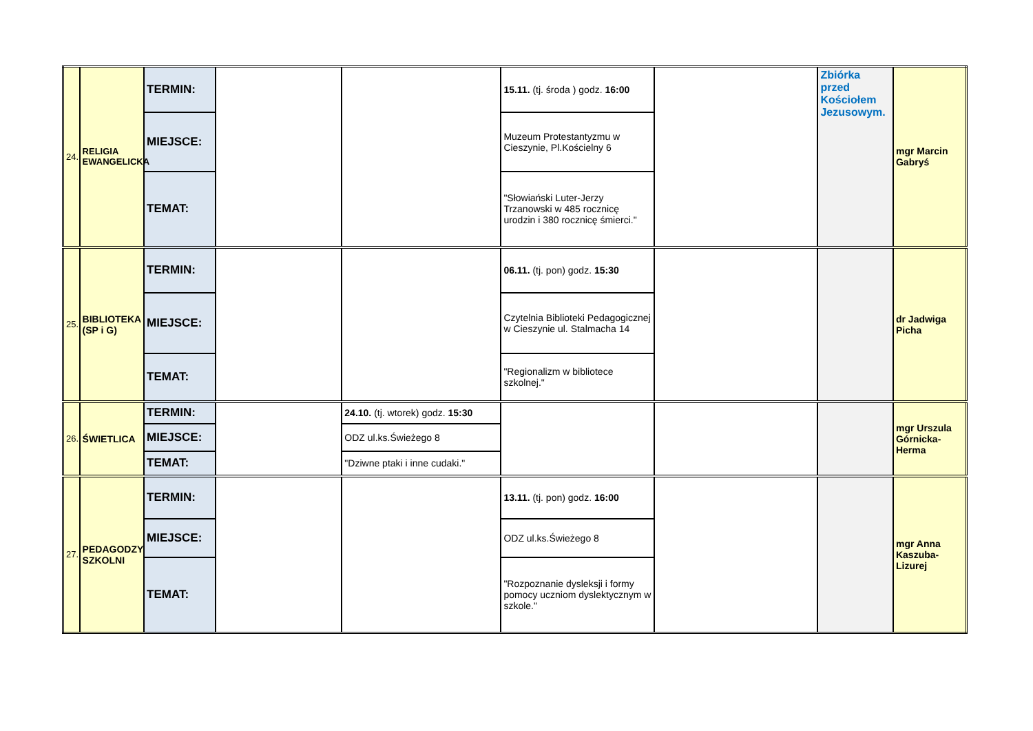| 24. | RELIGIA EWANGELICKA | TERMIN: | | | 15.11. (tj. środa ) godz. 16:00 | | Zbiórka przed Kościołem Jezusowym. | mgr Marcin Gabryś |
| | | MIEJSCE: | | | Muzeum Protestantyzmu w Cieszynie, Pl.Kościelny 6 | | | |
| | | TEMAT: | | | "Słowiański Luter-Jerzy Trzanowski w 485 rocznicę urodzin i 380 rocznicę śmierci." | | | |
| 25. | BIBLIOTEKA (SP i G) | TERMIN: | | | 06.11. (tj. pon) godz. 15:30 | | | dr Jadwiga Picha |
| | | MIEJSCE: | | | Czytelnia Biblioteki Pedagogicznej w Cieszynie ul. Stalmacha 14 | | | |
| | | TEMAT: | | | "Regionalizm w bibliotece szkolnej." | | | |
| 26. | ŚWIETLICA | TERMIN: | | 24.10. (tj. wtorek) godz. 15:30 | | | | mgr Urszula Górnicka-Herma |
| | | MIEJSCE: | | ODZ ul.ks.Świeżego 8 | | | | |
| | | TEMAT: | | "Dziwne ptaki i inne cudaki." | | | | |
| 27. | PEDAGODZY SZKOLNI | TERMIN: | | | 13.11. (tj. pon) godz. 16:00 | | | mgr Anna Kaszuba-Lizurej |
| | | MIEJSCE: | | | ODZ ul.ks.Świeżego 8 | | | |
| | | TEMAT: | | | "Rozpoznanie dysleksji i formy pomocy uczniom dyslektycznym w szkole." | | | |